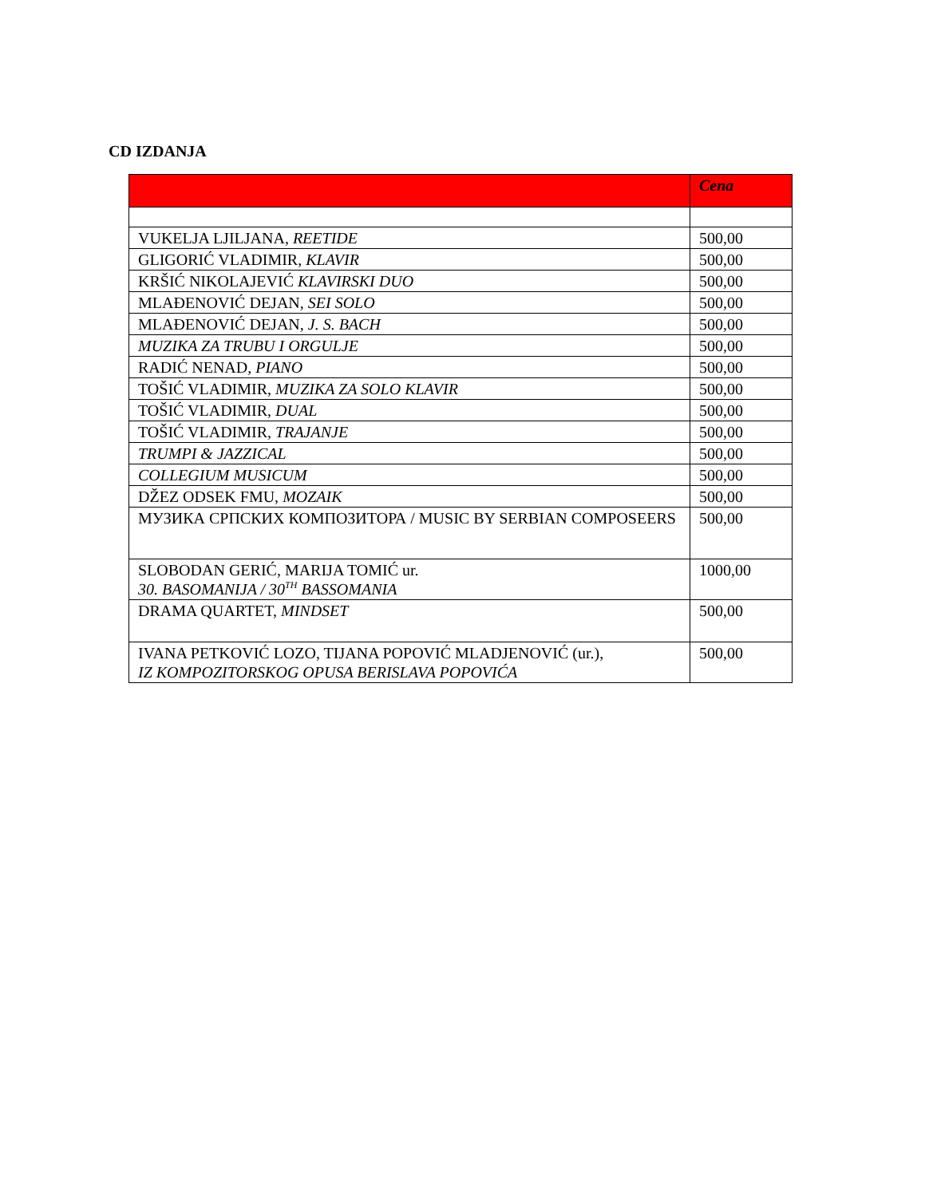CD IZDANJA
| | Cena |
| --- | --- |
| VUKELJA LJILJANA, REETIDE | 500,00 |
| GLIGORIĆ VLADIMIR, KLAVIR | 500,00 |
| KRŠIĆ NIKOLAJEVIĆ KLAVIRSKI DUO | 500,00 |
| MLAĐENOVIĆ DEJAN, SEI SOLO | 500,00 |
| MLAĐENOVIĆ DEJAN, J. S. BACH | 500,00 |
| MUZIKA ZA TRUBU I ORGULJE | 500,00 |
| RADIĆ NENAD, PIANO | 500,00 |
| TOŠIĆ VLADIMIR, MUZIKA ZA SOLO KLAVIR | 500,00 |
| TOŠIĆ VLADIMIR, DUAL | 500,00 |
| TOŠIĆ VLADIMIR, TRAJANJE | 500,00 |
| TRUMPI & JAZZICAL | 500,00 |
| COLLEGIUM MUSICUM | 500,00 |
| DŽEZ ODSEK FMU, MOZAIK | 500,00 |
| МУЗИКА СРПСКИХ КОМПОЗИТОРА / MUSIC BY SERBIAN COMPOSEERS | 500,00 |
| SLOBODAN GERIĆ, MARIJA TOMIĆ ur. 30. BASOMANIJA / 30<sup>TH</sup> BASSOMANIA | 1000,00 |
| DRAMA QUARTET, MINDSET | 500,00 |
| IVANA PETKOVIĆ LOZO, TIJANA POPOVIĆ MLADJENOVIĆ (ur.), IZ KOMPOZITORSKOG OPUSA BERISLAVA POPOVIĆA | 500,00 |